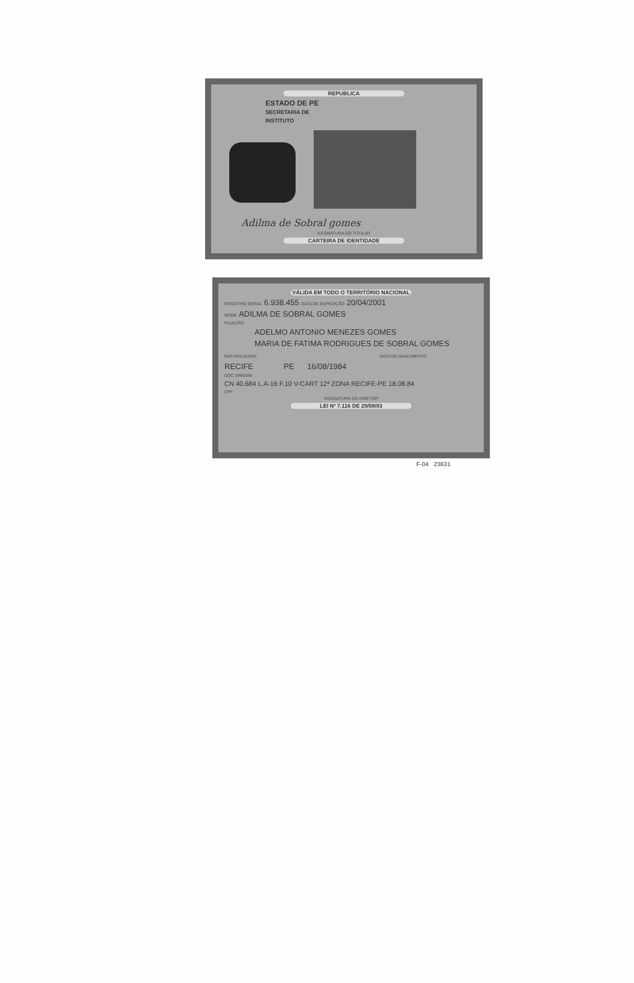REPUBLICA
ESTADO DE PE
SECRETARIA DE
INSTITUTO
Adilma de Sobral gomes
ASSINATURA DO TITULAR
CARTEIRA DE IDENTIDADE
VÁLIDA EM TODO O TERRITÓRIO NACIONAL
REGISTRO GERAL 6.938.455 DATA DE EXPEDIÇÃO 20/04/2001
NOME ADILMA DE SOBRAL GOMES
FILIAÇÃO
ADELMO ANTONIO MENEZES GOMES
MARIA DE FATIMA RODRIGUES DE SOBRAL GOMES
NATURALIDADE DATA DE NASCIMENTO
RECIFE PE 16/08/1984
DOC ORIGEM
CN 40.684 L.A-16 F.10 V-CART 12ª ZONA RECIFE-PE 18.08.84
CPF
ASSINATURA DO DIRETOR
LEI Nº 7.116 DE 29/08/83
F-04 23631